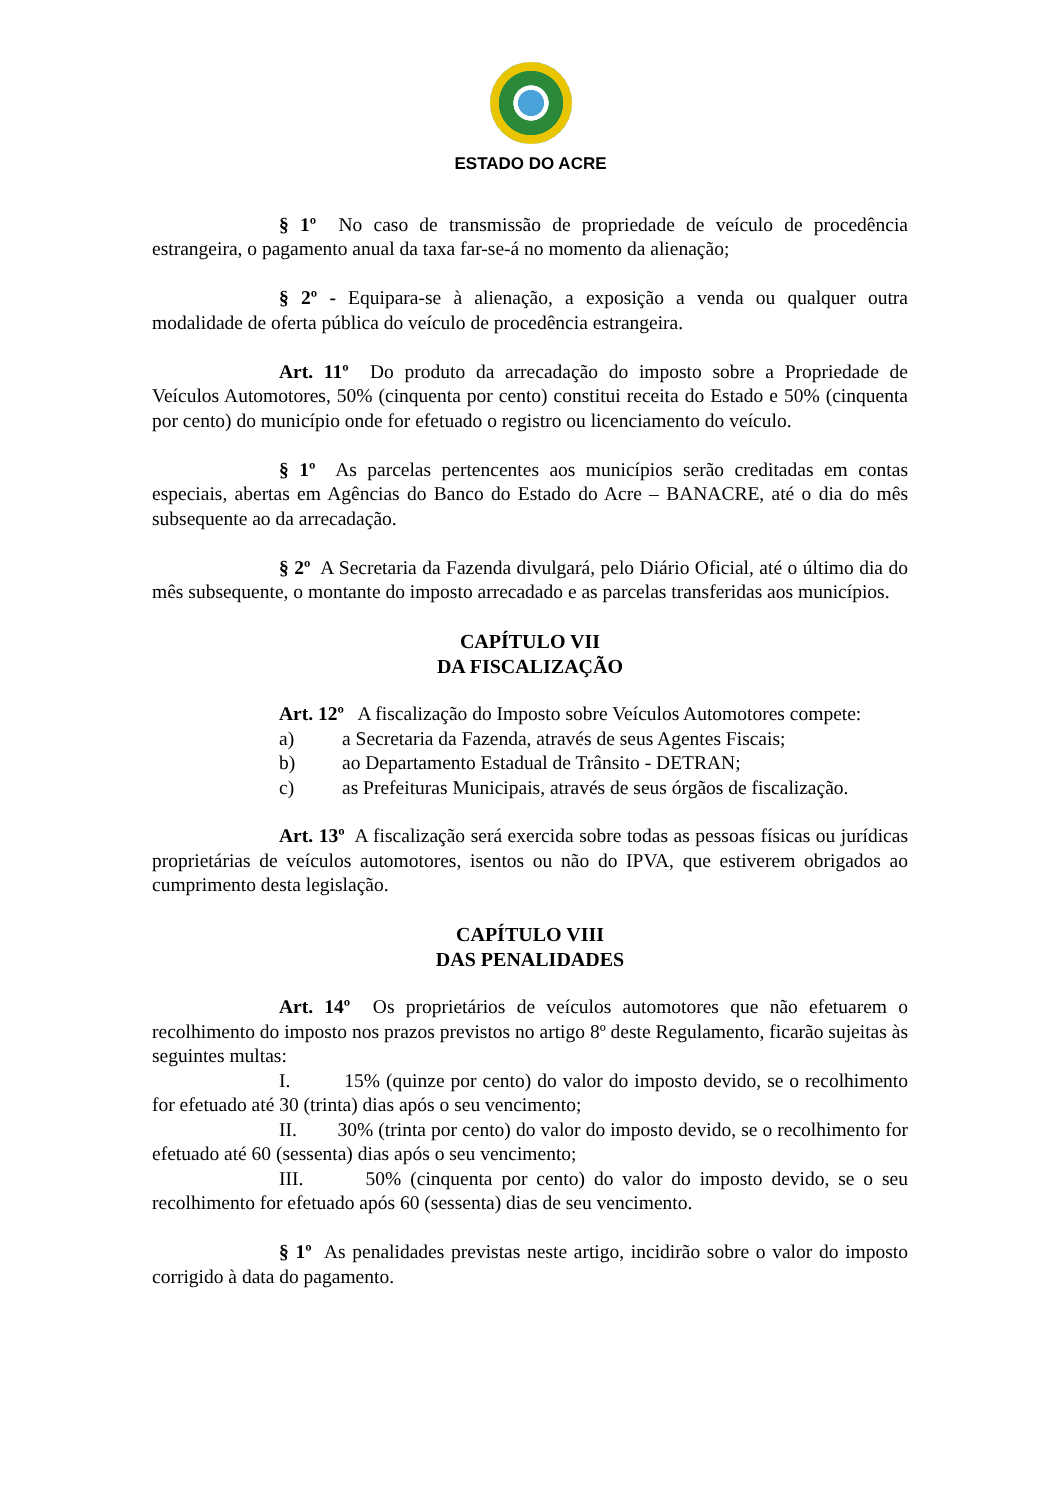ESTADO DO ACRE
§ 1º No caso de transmissão de propriedade de veículo de procedência estrangeira, o pagamento anual da taxa far-se-á no momento da alienação;
§ 2º - Equipara-se à alienação, a exposição a venda ou qualquer outra modalidade de oferta pública do veículo de procedência estrangeira.
Art. 11º Do produto da arrecadação do imposto sobre a Propriedade de Veículos Automotores, 50% (cinquenta por cento) constitui receita do Estado e 50% (cinquenta por cento) do município onde for efetuado o registro ou licenciamento do veículo.
§ 1º As parcelas pertencentes aos municípios serão creditadas em contas especiais, abertas em Agências do Banco do Estado do Acre – BANACRE, até o dia do mês subsequente ao da arrecadação.
§ 2º A Secretaria da Fazenda divulgará, pelo Diário Oficial, até o último dia do mês subsequente, o montante do imposto arrecadado e as parcelas transferidas aos municípios.
CAPÍTULO VII
DA FISCALIZAÇÃO
Art. 12º A fiscalização do Imposto sobre Veículos Automotores compete:
a) a Secretaria da Fazenda, através de seus Agentes Fiscais;
b) ao Departamento Estadual de Trânsito - DETRAN;
c) as Prefeituras Municipais, através de seus órgãos de fiscalização.
Art. 13º A fiscalização será exercida sobre todas as pessoas físicas ou jurídicas proprietárias de veículos automotores, isentos ou não do IPVA, que estiverem obrigados ao cumprimento desta legislação.
CAPÍTULO VIII
DAS PENALIDADES
Art. 14º Os proprietários de veículos automotores que não efetuarem o recolhimento do imposto nos prazos previstos no artigo 8º deste Regulamento, ficarão sujeitas às seguintes multas:
I. 15% (quinze por cento) do valor do imposto devido, se o recolhimento for efetuado até 30 (trinta) dias após o seu vencimento;
II. 30% (trinta por cento) do valor do imposto devido, se o recolhimento for efetuado até 60 (sessenta) dias após o seu vencimento;
III. 50% (cinquenta por cento) do valor do imposto devido, se o seu recolhimento for efetuado após 60 (sessenta) dias de seu vencimento.
§ 1º As penalidades previstas neste artigo, incidirão sobre o valor do imposto corrigido à data do pagamento.